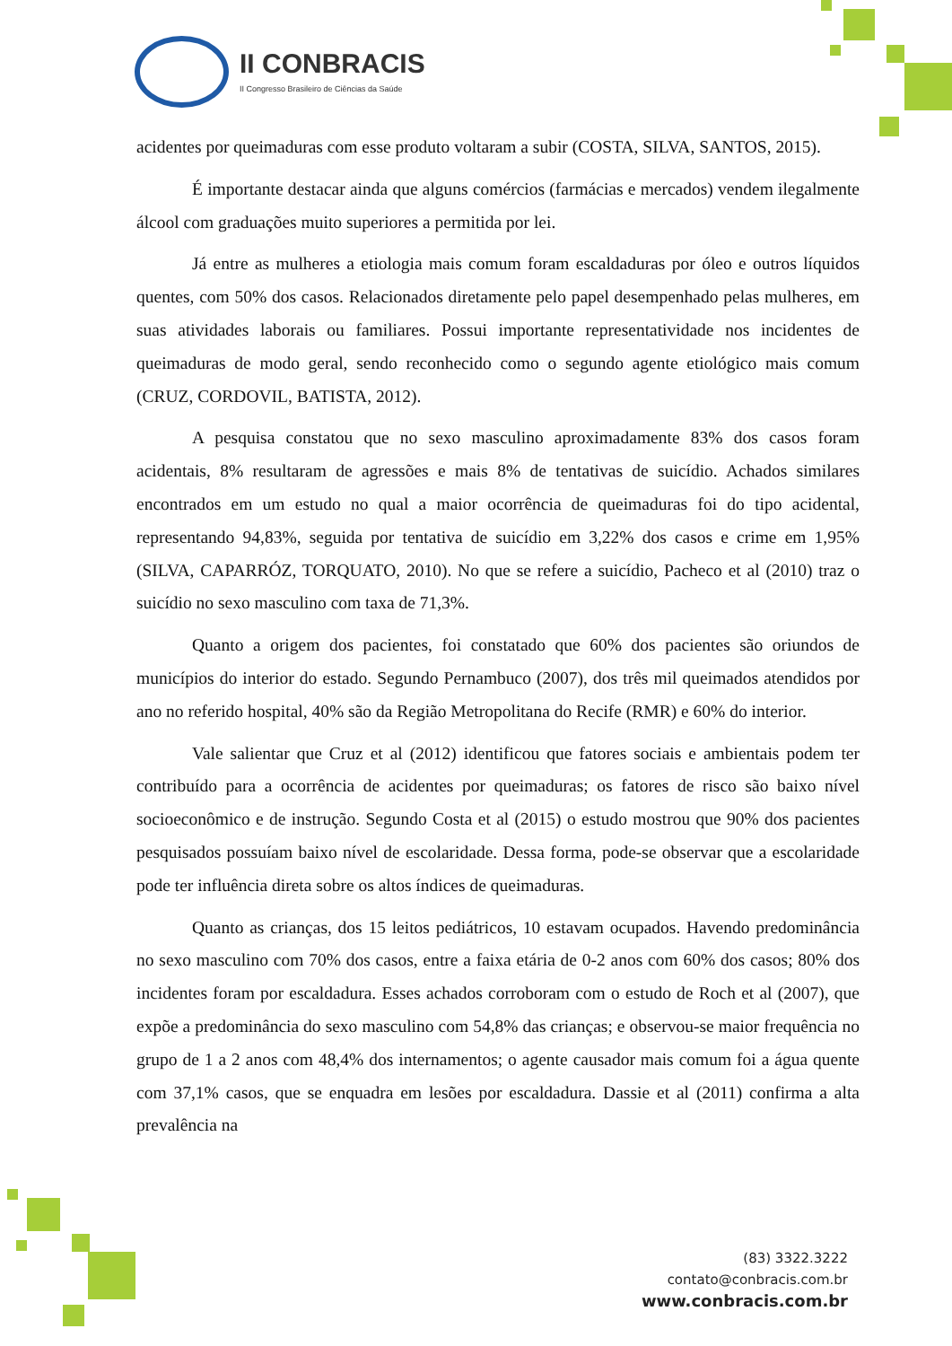II CONBRACIS
II Congresso Brasileiro de Ciências da Saúde
acidentes por queimaduras com esse produto voltaram a subir (COSTA, SILVA, SANTOS, 2015).
É importante destacar ainda que alguns comércios (farmácias e mercados) vendem ilegalmente álcool com graduações muito superiores a permitida por lei.
Já entre as mulheres a etiologia mais comum foram escaldaduras por óleo e outros líquidos quentes, com 50% dos casos. Relacionados diretamente pelo papel desempenhado pelas mulheres, em suas atividades laborais ou familiares. Possui importante representatividade nos incidentes de queimaduras de modo geral, sendo reconhecido como o segundo agente etiológico mais comum (CRUZ, CORDOVIL, BATISTA, 2012).
A pesquisa constatou que no sexo masculino aproximadamente 83% dos casos foram acidentais, 8% resultaram de agressões e mais 8% de tentativas de suicídio. Achados similares encontrados em um estudo no qual a maior ocorrência de queimaduras foi do tipo acidental, representando 94,83%, seguida por tentativa de suicídio em 3,22% dos casos e crime em 1,95% (SILVA, CAPARRÓZ, TORQUATO, 2010). No que se refere a suicídio, Pacheco et al (2010) traz o suicídio no sexo masculino com taxa de 71,3%.
Quanto a origem dos pacientes, foi constatado que 60% dos pacientes são oriundos de municípios do interior do estado. Segundo Pernambuco (2007), dos três mil queimados atendidos por ano no referido hospital, 40% são da Região Metropolitana do Recife (RMR) e 60% do interior.
Vale salientar que Cruz et al (2012) identificou que fatores sociais e ambientais podem ter contribuído para a ocorrência de acidentes por queimaduras; os fatores de risco são baixo nível socioeconômico e de instrução. Segundo Costa et al (2015) o estudo mostrou que 90% dos pacientes pesquisados possuíam baixo nível de escolaridade. Dessa forma, pode-se observar que a escolaridade pode ter influência direta sobre os altos índices de queimaduras.
Quanto as crianças, dos 15 leitos pediátricos, 10 estavam ocupados. Havendo predominância no sexo masculino com 70% dos casos, entre a faixa etária de 0-2 anos com 60% dos casos; 80% dos incidentes foram por escaldadura. Esses achados corroboram com o estudo de Roch et al (2007), que expõe a predominância do sexo masculino com 54,8% das crianças; e observou-se maior frequência no grupo de 1 a 2 anos com 48,4% dos internamentos; o agente causador mais comum foi a água quente com 37,1% casos, que se enquadra em lesões por escaldadura. Dassie et al (2011) confirma a alta prevalência na
(83) 3322.3222
contato@conbracis.com.br
www.conbracis.com.br